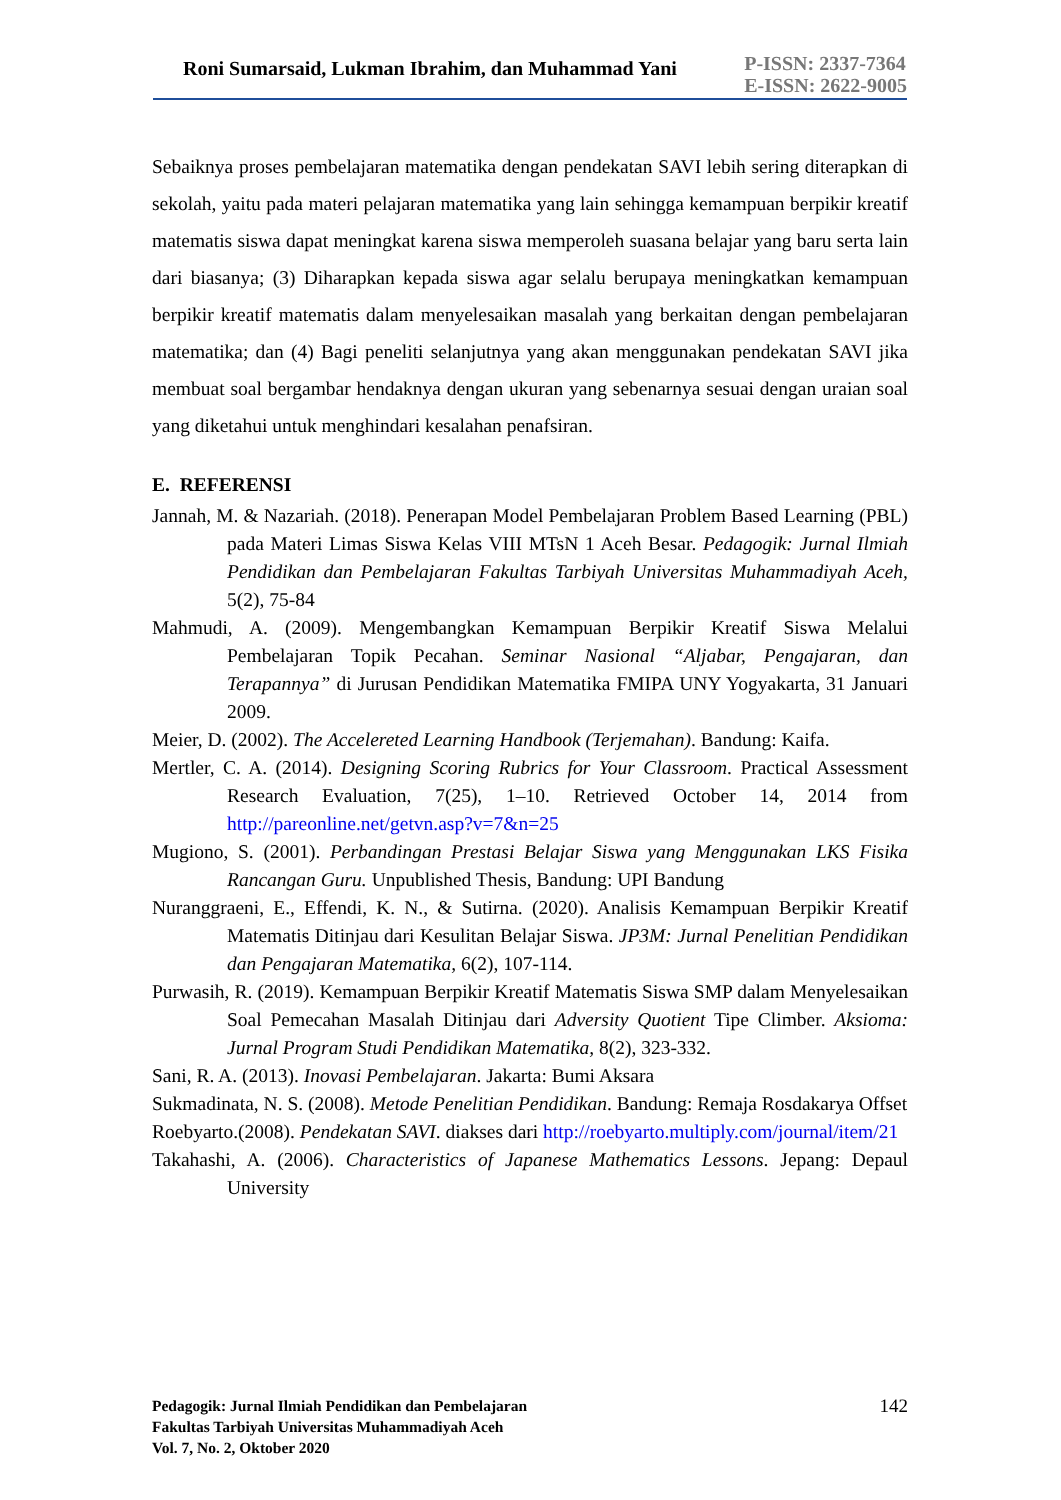Roni Sumarsaid, Lukman Ibrahim, dan Muhammad Yani
P-ISSN: 2337-7364
E-ISSN: 2622-9005
Sebaiknya proses pembelajaran matematika dengan pendekatan SAVI lebih sering diterapkan di sekolah, yaitu pada materi pelajaran matematika yang lain sehingga kemampuan berpikir kreatif matematis siswa dapat meningkat karena siswa memperoleh suasana belajar yang baru serta lain dari biasanya; (3) Diharapkan kepada siswa agar selalu berupaya meningkatkan kemampuan berpikir kreatif matematis dalam menyelesaikan masalah yang berkaitan dengan pembelajaran matematika; dan (4) Bagi peneliti selanjutnya yang akan menggunakan pendekatan SAVI jika membuat soal bergambar hendaknya dengan ukuran yang sebenarnya sesuai dengan uraian soal yang diketahui untuk menghindari kesalahan penafsiran.
E. REFERENSI
Jannah, M. & Nazariah. (2018). Penerapan Model Pembelajaran Problem Based Learning (PBL) pada Materi Limas Siswa Kelas VIII MTsN 1 Aceh Besar. Pedagogik: Jurnal Ilmiah Pendidikan dan Pembelajaran Fakultas Tarbiyah Universitas Muhammadiyah Aceh, 5(2), 75-84
Mahmudi, A. (2009). Mengembangkan Kemampuan Berpikir Kreatif Siswa Melalui Pembelajaran Topik Pecahan. Seminar Nasional “Aljabar, Pengajaran, dan Terapannya” di Jurusan Pendidikan Matematika FMIPA UNY Yogyakarta, 31 Januari 2009.
Meier, D. (2002). The Accelereted Learning Handbook (Terjemahan). Bandung: Kaifa.
Mertler, C. A. (2014). Designing Scoring Rubrics for Your Classroom. Practical Assessment Research Evaluation, 7(25), 1–10. Retrieved October 14, 2014 from http://pareonline.net/getvn.asp?v=7&n=25
Mugiono, S. (2001). Perbandingan Prestasi Belajar Siswa yang Menggunakan LKS Fisika Rancangan Guru. Unpublished Thesis, Bandung: UPI Bandung
Nuranggraeni, E., Effendi, K. N., & Sutirna. (2020). Analisis Kemampuan Berpikir Kreatif Matematis Ditinjau dari Kesulitan Belajar Siswa. JP3M: Jurnal Penelitian Pendidikan dan Pengajaran Matematika, 6(2), 107-114.
Purwasih, R. (2019). Kemampuan Berpikir Kreatif Matematis Siswa SMP dalam Menyelesaikan Soal Pemecahan Masalah Ditinjau dari Adversity Quotient Tipe Climber. Aksioma: Jurnal Program Studi Pendidikan Matematika, 8(2), 323-332.
Sani, R. A. (2013). Inovasi Pembelajaran. Jakarta: Bumi Aksara
Sukmadinata, N. S. (2008). Metode Penelitian Pendidikan. Bandung: Remaja Rosdakarya Offset
Roebyarto.(2008). Pendekatan SAVI. diakses dari http://roebyarto.multiply.com/journal/item/21
Takahashi, A. (2006). Characteristics of Japanese Mathematics Lessons. Jepang: Depaul University
Pedagogik: Jurnal Ilmiah Pendidikan dan Pembelajaran
Fakultas Tarbiyah Universitas Muhammadiyah Aceh
Vol. 7, No. 2, Oktober 2020
142